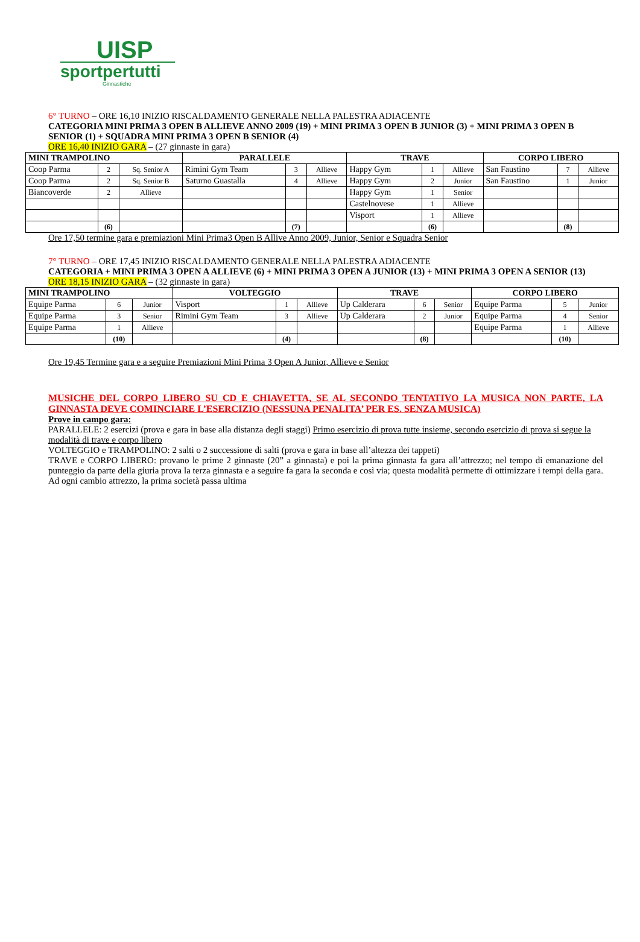UISP
sportpertutti
Ginnastiche
6° TURNO – ORE 16,10 INIZIO RISCALDAMENTO GENERALE NELLA PALESTRA ADIACENTE
CATEGORIA MINI PRIMA 3 OPEN B ALLIEVE ANNO 2009 (19) + MINI PRIMA 3 OPEN B JUNIOR (3) + MINI PRIMA 3 OPEN B SENIOR (1) + SQUADRA MINI PRIMA 3 OPEN B SENIOR (4)
ORE 16,40 INIZIO GARA – (27 ginnaste in gara)
| MINI TRAMPOLINO | | | PARALLELE | | | TRAVE | | | CORPO LIBERO | | |
| --- | --- | --- | --- | --- | --- | --- | --- | --- | --- | --- | --- |
| Coop Parma | 2 | Sq. Senior A | Rimini Gym Team | 3 | Allieve | Happy Gym | 1 | Allieve | San Faustino | 7 | Allieve |
| Coop Parma | 2 | Sq. Senior B | Saturno Guastalla | 4 | Allieve | Happy Gym | 2 | Junior | San Faustino | 1 | Junior |
| Biancoverde | 2 | Allieve | | | | Happy Gym | 1 | Senior | | | |
| | | | | | | Castelnovese | 1 | Allieve | | | |
| | | | | | | Visport | 1 | Allieve | | | |
| | (6) | | | (7) | | | (6) | | | (8) | |
Ore 17,50 termine gara e premiazioni Mini Prima3 Open B Allive Anno 2009, Junior, Senior e Squadra Senior
7° TURNO – ORE 17,45 INIZIO RISCALDAMENTO GENERALE NELLA PALESTRA ADIACENTE
CATEGORIA + MINI PRIMA 3 OPEN A ALLIEVE (6) + MINI PRIMA 3 OPEN A JUNIOR (13) + MINI PRIMA 3 OPEN A SENIOR (13)
ORE 18,15 INIZIO GARA – (32 ginnaste in gara)
| MINI TRAMPOLINO | | | VOLTEGGIO | | | TRAVE | | | CORPO LIBERO | | |
| --- | --- | --- | --- | --- | --- | --- | --- | --- | --- | --- | --- |
| Equipe Parma | 6 | Junior | Visport | 1 | Allieve | Up Calderara | 6 | Senior | Equipe Parma | 5 | Junior |
| Equipe Parma | 3 | Senior | Rimini Gym Team | 3 | Allieve | Up Calderara | 2 | Junior | Equipe Parma | 4 | Senior |
| Equipe Parma | 1 | Allieve | | | | | | | Equipe Parma | 1 | Allieve |
| | (10) | | | (4) | | | (8) | | | (10) | |
Ore 19,45 Termine gara e a seguire Premiazioni Mini Prima 3 Open A Junior, Allieve e Senior
MUSICHE DEL CORPO LIBERO SU CD E CHIAVETTA, SE AL SECONDO TENTATIVO LA MUSICA NON PARTE, LA GINNASTA DEVE COMINCIARE L’ESERCIZIO (NESSUNA PENALITA’ PER ES. SENZA MUSICA)
Prove in campo gara:
PARALLELE: 2 esercizi (prova e gara in base alla distanza degli staggi) Primo esercizio di prova tutte insieme, secondo esercizio di prova si segue la modalità di trave e corpo libero
VOLTEGGIO e TRAMPOLINO: 2 salti o 2 successione di salti (prova e gara in base all’altezza dei tappeti)
TRAVE e CORPO LIBERO: provano le prime 2 ginnaste (20” a ginnasta) e poi la prima ginnasta fa gara all’attrezzo; nel tempo di emanazione del punteggio da parte della giuria prova la terza ginnasta e a seguire fa gara la seconda e così via; questa modalità permette di ottimizzare i tempi della gara. Ad ogni cambio attrezzo, la prima società passa ultima